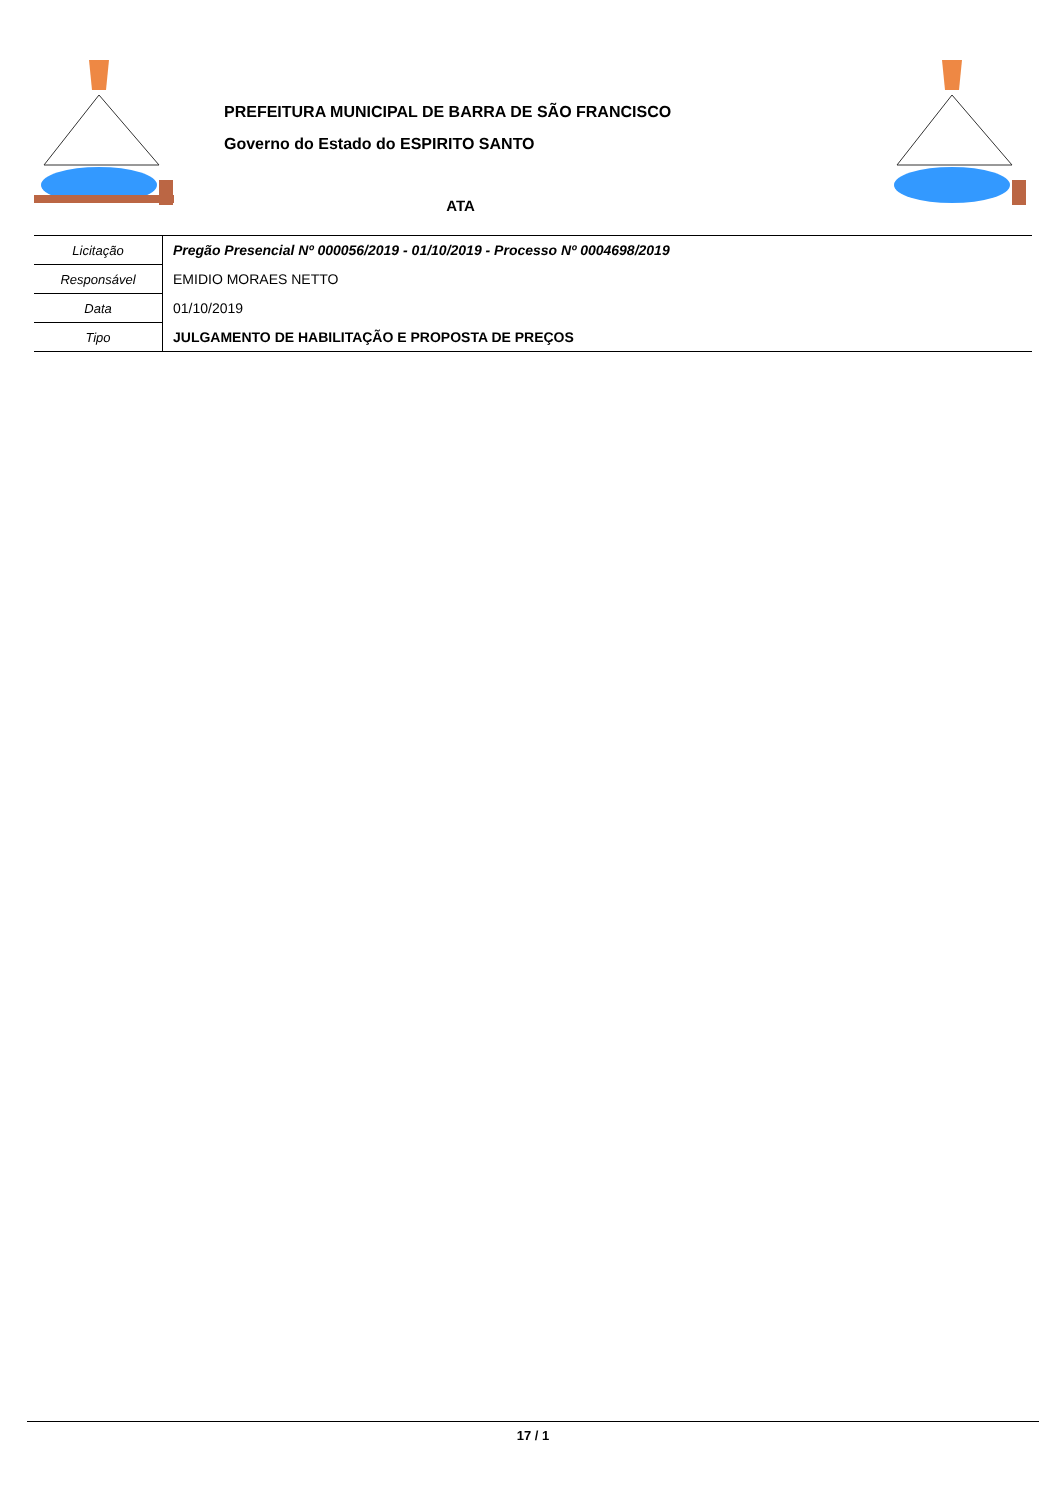PREFEITURA MUNICIPAL DE BARRA DE SÃO FRANCISCO
Governo do Estado do ESPIRITO SANTO
ATA
| Licitação | Pregão Presencial Nº 000056/2019 - 01/10/2019 - Processo Nº 0004698/2019 |
| Responsável | EMIDIO MORAES NETTO |
| Data | 01/10/2019 |
| Tipo | JULGAMENTO DE HABILITAÇÃO E PROPOSTA DE PREÇOS |
17 / 1